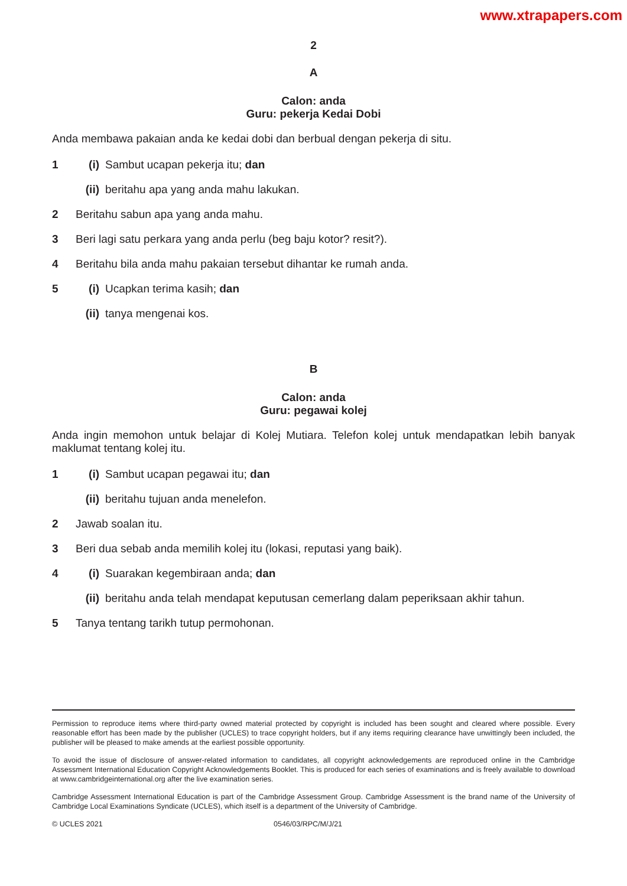www.xtrapapers.com
2
A
Calon: anda
Guru: pekerja Kedai Dobi
Anda membawa pakaian anda ke kedai dobi dan berbual dengan pekerja di situ.
1 (i) Sambut ucapan pekerja itu; dan
(ii) beritahu apa yang anda mahu lakukan.
2 Beritahu sabun apa yang anda mahu.
3 Beri lagi satu perkara yang anda perlu (beg baju kotor? resit?).
4 Beritahu bila anda mahu pakaian tersebut dihantar ke rumah anda.
5 (i) Ucapkan terima kasih; dan
(ii) tanya mengenai kos.
B
Calon: anda
Guru: pegawai kolej
Anda ingin memohon untuk belajar di Kolej Mutiara. Telefon kolej untuk mendapatkan lebih banyak maklumat tentang kolej itu.
1 (i) Sambut ucapan pegawai itu; dan
(ii) beritahu tujuan anda menelefon.
2 Jawab soalan itu.
3 Beri dua sebab anda memilih kolej itu (lokasi, reputasi yang baik).
4 (i) Suarakan kegembiraan anda; dan
(ii) beritahu anda telah mendapat keputusan cemerlang dalam peperiksaan akhir tahun.
5 Tanya tentang tarikh tutup permohonan.
Permission to reproduce items where third-party owned material protected by copyright is included has been sought and cleared where possible. Every reasonable effort has been made by the publisher (UCLES) to trace copyright holders, but if any items requiring clearance have unwittingly been included, the publisher will be pleased to make amends at the earliest possible opportunity.
To avoid the issue of disclosure of answer-related information to candidates, all copyright acknowledgements are reproduced online in the Cambridge Assessment International Education Copyright Acknowledgements Booklet. This is produced for each series of examinations and is freely available to download at www.cambridgeinternational.org after the live examination series.
Cambridge Assessment International Education is part of the Cambridge Assessment Group. Cambridge Assessment is the brand name of the University of Cambridge Local Examinations Syndicate (UCLES), which itself is a department of the University of Cambridge.
© UCLES 2021 0546/03/RPC/M/J/21